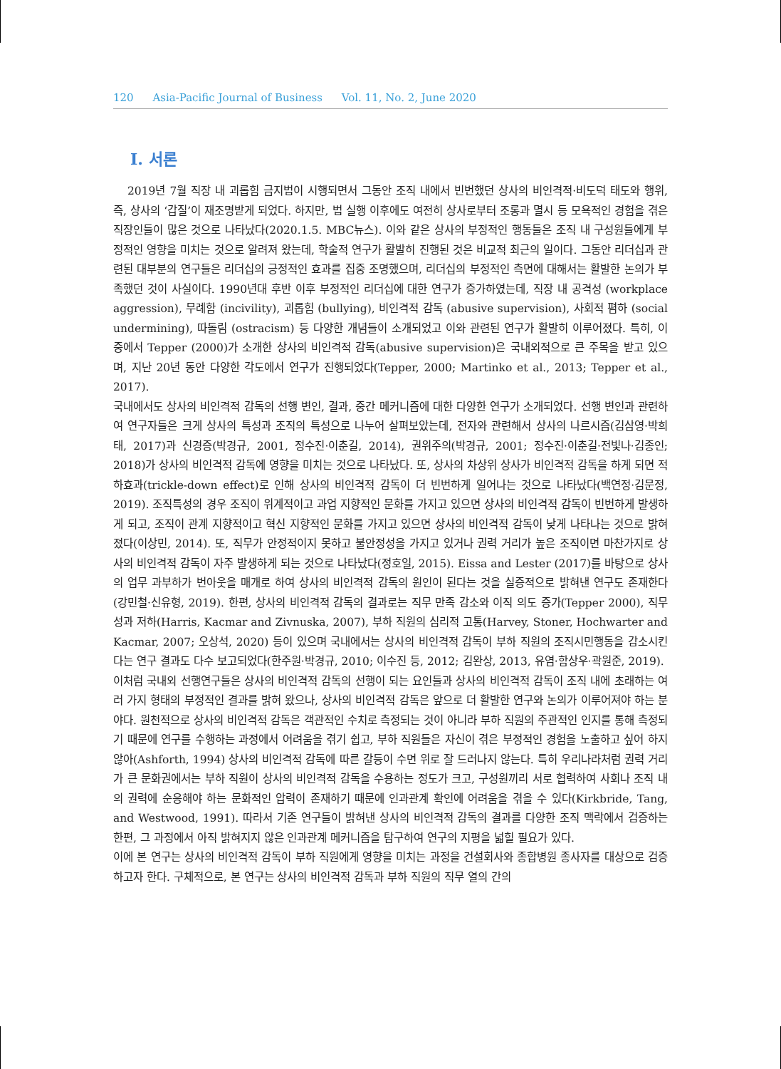120 Asia-Pacific Journal of Business Vol. 11, No. 2, June 2020
Ⅰ. 서론
2019년 7월 직장 내 괴롭힘 금지법이 시행되면서 그동안 조직 내에서 빈번했던 상사의 비인격적·비도덕 태도와 행위, 즉, 상사의 ‘갑질’이 재조명받게 되었다. 하지만, 법 실행 이후에도 여전히 상사로부터 조롱과 멸시 등 모욕적인 경험을 겪은 직장인들이 많은 것으로 나타났다(2020.1.5. MBC뉴스). 이와 같은 상사의 부정적인 행동들은 조직 내 구성원들에게 부정적인 영향을 미치는 것으로 알려져 왔는데, 학술적 연구가 활발히 진행된 것은 비교적 최근의 일이다. 그동안 리더십과 관련된 대부분의 연구들은 리더십의 긍정적인 효과를 집중 조명했으며, 리더십의 부정적인 측면에 대해서는 활발한 논의가 부족했던 것이 사실이다. 1990년대 후반 이후 부정적인 리더십에 대한 연구가 증가하였는데, 직장 내 공격성 (workplace aggression), 무례함 (incivility), 괴롭힘 (bullying), 비인격적 감독 (abusive supervision), 사회적 폄하 (social undermining), 따돌림 (ostracism) 등 다양한 개념들이 소개되었고 이와 관련된 연구가 활발히 이루어졌다. 특히, 이 중에서 Tepper (2000)가 소개한 상사의 비인격적 감독(abusive supervision)은 국내외적으로 큰 주목을 받고 있으며, 지난 20년 동안 다양한 각도에서 연구가 진행되었다(Tepper, 2000; Martinko et al., 2013; Tepper et al., 2017).
국내에서도 상사의 비인격적 감독의 선행 변인, 결과, 중간 메커니즘에 대한 다양한 연구가 소개되었다. 선행 변인과 관련하여 연구자들은 크게 상사의 특성과 조직의 특성으로 나누어 살펴보았는데, 전자와 관련해서 상사의 나르시즘(김삼영·박희태, 2017)과 신경증(박경규, 2001, 정수진·이춘길, 2014), 권위주의(박경규, 2001; 정수진·이춘길·전빛나·김종인; 2018)가 상사의 비인격적 감독에 영향을 미치는 것으로 나타났다. 또, 상사의 차상위 상사가 비인격적 감독을 하게 되면 적하효과(trickle-down effect)로 인해 상사의 비인격적 감독이 더 빈번하게 일어나는 것으로 나타났다(백연정·김문정, 2019). 조직특성의 경우 조직이 위계적이고 과업 지향적인 문화를 가지고 있으면 상사의 비인격적 감독이 빈번하게 발생하게 되고, 조직이 관계 지향적이고 혁신 지향적인 문화를 가지고 있으면 상사의 비인격적 감독이 낮게 나타나는 것으로 밝혀졌다(이상민, 2014). 또, 직무가 안정적이지 못하고 불안정성을 가지고 있거나 권력 거리가 높은 조직이면 마찬가지로 상사의 비인격적 감독이 자주 발생하게 되는 것으로 나타났다(정호일, 2015). Eissa and Lester (2017)를 바탕으로 상사의 업무 과부하가 번아웃을 매개로 하여 상사의 비인격적 감독의 원인이 된다는 것을 실증적으로 밝혀낸 연구도 존재한다(강민철·신유형, 2019). 한편, 상사의 비인격적 감독의 결과로는 직무 만족 감소와 이직 의도 증가(Tepper 2000), 직무성과 저하(Harris, Kacmar and Zivnuska, 2007), 부하 직원의 심리적 고통(Harvey, Stoner, Hochwarter and Kacmar, 2007; 오상석, 2020) 등이 있으며 국내에서는 상사의 비인격적 감독이 부하 직원의 조직시민행동을 감소시킨다는 연구 결과도 다수 보고되었다(한주원·박경규, 2010; 이수진 등, 2012; 김완상, 2013, 유염·함상우·곽원준, 2019).
이처럼 국내외 선행연구들은 상사의 비인격적 감독의 선행이 되는 요인들과 상사의 비인격적 감독이 조직 내에 초래하는 여러 가지 형태의 부정적인 결과를 밝혀 왔으나, 상사의 비인격적 감독은 앞으로 더 활발한 연구와 논의가 이루어져야 하는 분야다. 원천적으로 상사의 비인격적 감독은 객관적인 수치로 측정되는 것이 아니라 부하 직원의 주관적인 인지를 통해 측정되기 때문에 연구를 수행하는 과정에서 어려움을 겪기 쉽고, 부하 직원들은 자신이 겪은 부정적인 경험을 노출하고 싶어 하지 않아(Ashforth, 1994) 상사의 비인격적 감독에 따른 갈등이 수면 위로 잘 드러나지 않는다. 특히 우리나라처럼 권력 거리가 큰 문화권에서는 부하 직원이 상사의 비인격적 감독을 수용하는 정도가 크고, 구성원끼리 서로 협력하여 사회나 조직 내의 권력에 순응해야 하는 문화적인 압력이 존재하기 때문에 인과관계 확인에 어려움을 겪을 수 있다(Kirkbride, Tang, and Westwood, 1991). 따라서 기존 연구들이 밝혀낸 상사의 비인격적 감독의 결과를 다양한 조직 맥락에서 검증하는 한편, 그 과정에서 아직 밝혀지지 않은 인과관계 메커니즘을 탐구하여 연구의 지평을 넓힐 필요가 있다.
이에 본 연구는 상사의 비인격적 감독이 부하 직원에게 영향을 미치는 과정을 건설회사와 종합병원 종사자를 대상으로 검증하고자 한다. 구체적으로, 본 연구는 상사의 비인격적 감독과 부하 직원의 직무 열의 간의